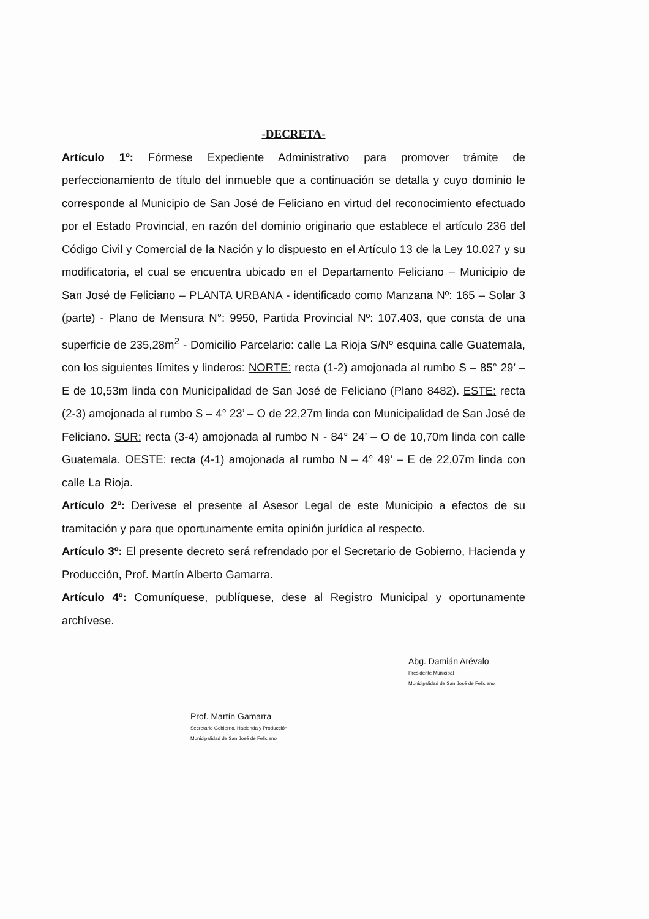-DECRETA-
Artículo 1º: Fórmese Expediente Administrativo para promover trámite de perfeccionamiento de título del inmueble que a continuación se detalla y cuyo dominio le corresponde al Municipio de San José de Feliciano en virtud del reconocimiento efectuado por el Estado Provincial, en razón del dominio originario que establece el artículo 236 del Código Civil y Comercial de la Nación y lo dispuesto en el Artículo 13 de la Ley 10.027 y su modificatoria, el cual se encuentra ubicado en el Departamento Feliciano – Municipio de San José de Feliciano – PLANTA URBANA - identificado como Manzana Nº: 165 – Solar 3 (parte) - Plano de Mensura N°: 9950, Partida Provincial Nº: 107.403, que consta de una superficie de 235,28m<sup>2</sup> - Domicilio Parcelario: calle La Rioja S/Nº esquina calle Guatemala, con los siguientes límites y linderos: NORTE: recta (1-2) amojonada al rumbo S – 85° 29’ – E de 10,53m linda con Municipalidad de San José de Feliciano (Plano 8482). ESTE: recta (2-3) amojonada al rumbo S – 4° 23’ – O de 22,27m linda con Municipalidad de San José de Feliciano. SUR: recta (3-4) amojonada al rumbo N - 84° 24’ – O de 10,70m linda con calle Guatemala. OESTE: recta (4-1) amojonada al rumbo N – 4° 49’ – E de 22,07m linda con calle La Rioja.
Artículo 2º: Derívese el presente al Asesor Legal de este Municipio a efectos de su tramitación y para que oportunamente emita opinión jurídica al respecto.
Artículo 3º: El presente decreto será refrendado por el Secretario de Gobierno, Hacienda y Producción, Prof. Martín Alberto Gamarra.
Artículo 4º: Comuníquese, publíquese, dese al Registro Municipal y oportunamente archívese.
Prof. Martín Gamarra
Secretario Gobierno, Hacienda y Producción
Municipalidad de San José de Feliciano
Abg. Damián Arévalo
Presidente Municipal
Municipalidad de San José de Feliciano